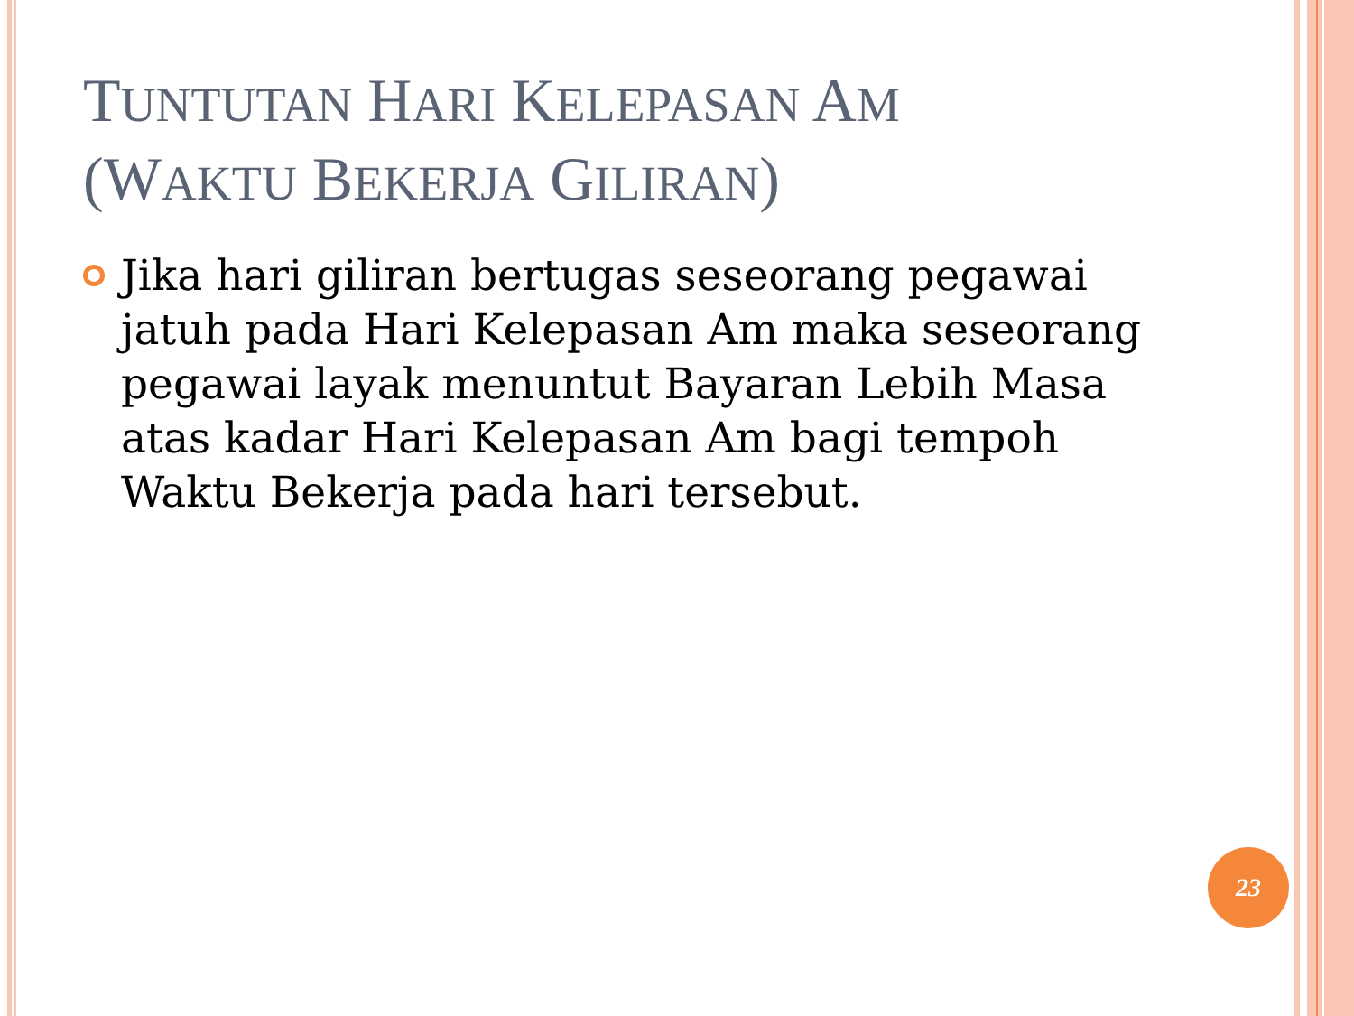TUNTUTAN HARI KELEPASAN AM
(WAKTU BEKERJA GILIRAN)
Jika hari giliran bertugas seseorang pegawai jatuh pada Hari Kelepasan Am maka seseorang pegawai layak menuntut Bayaran Lebih Masa atas kadar Hari Kelepasan Am bagi tempoh Waktu Bekerja pada hari tersebut.
23